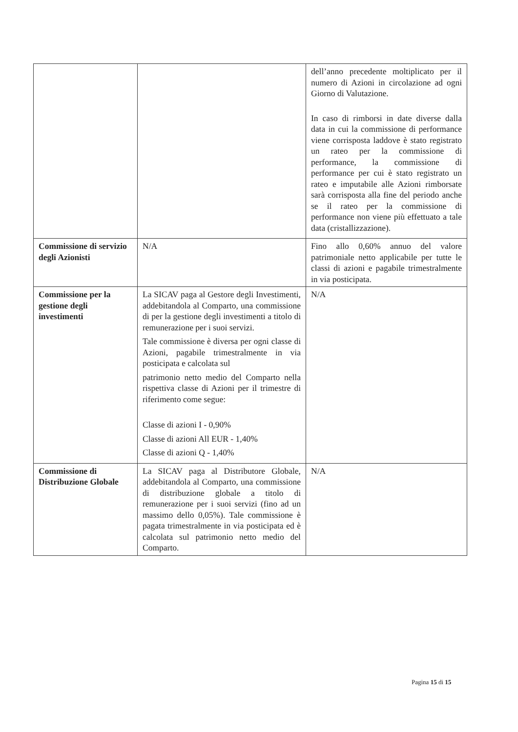| | | dell’anno precedente moltiplicato per il numero di Azioni in circolazione ad ogni Giorno di Valutazione. In caso di rimborsi in date diverse dalla data in cui la commissione di performance viene corrisposta laddove è stato registrato un rateo per la commissione di performance, la commissione di performance per cui è stato registrato un rateo e imputabile alle Azioni rimborsate sarà corrisposta alla fine del periodo anche se il rateo per la commissione di performance non viene più effettuato a tale data (cristallizzazione). |
| Commissione di servizio degli Azionisti | N/A | Fino allo 0,60% annuo del valore patrimoniale netto applicabile per tutte le classi di azioni e pagabile trimestralmente in via posticipata. |
| Commissione per la gestione degli investimenti | La SICAV paga al Gestore degli Investimenti, addebitandola al Comparto, una commissione di per la gestione degli investimenti a titolo di remunerazione per i suoi servizi. Tale commissione è diversa per ogni classe di Azioni, pagabile trimestralmente in via posticipata e calcolata sul patrimonio netto medio del Comparto nella rispettiva classe di Azioni per il trimestre di riferimento come segue: Classe di azioni I - 0,90% Classe di azioni All EUR - 1,40% Classe di azioni Q - 1,40% | N/A |
| Commissione di Distribuzione Globale | La SICAV paga al Distributore Globale, addebitandola al Comparto, una commissione di distribuzione globale a titolo di remunerazione per i suoi servizi (fino ad un massimo dello 0,05%). Tale commissione è pagata trimestralmente in via posticipata ed è calcolata sul patrimonio netto medio del Comparto. | N/A |
Pagina 15 di 15